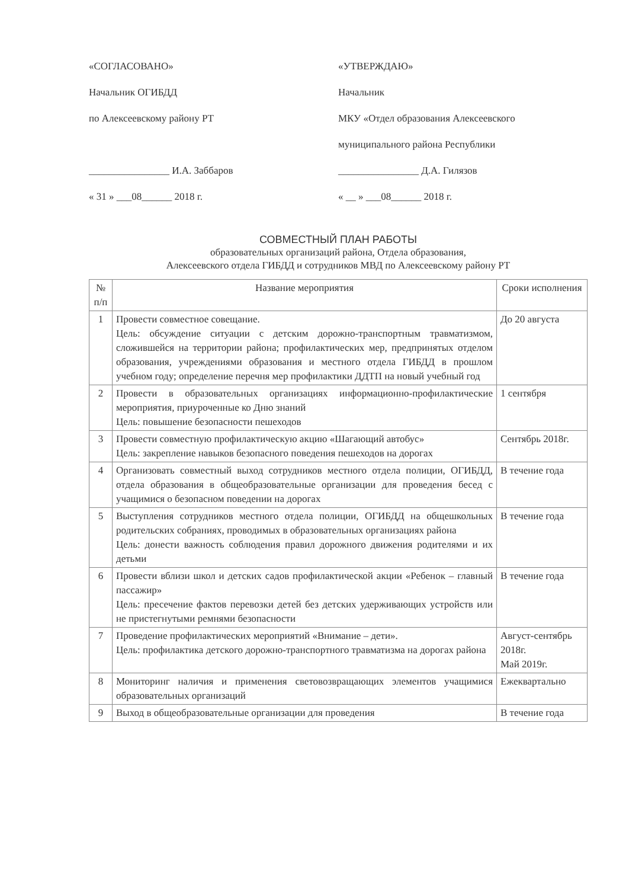«СОГЛАСОВАНО»
Начальник ОГИБДД
по Алексеевскому району РТ
________________ И.А. Заббаров
« 31 » ___08______ 2018 г.
«УТВЕРЖДАЮ»
Начальник
МКУ «Отдел образования Алексеевского
муниципального района Республики
________________ Д.А. Гилязов
« __ » ___08______ 2018 г.
СОВМЕСТНЫЙ ПЛАН РАБОТЫ
образовательных организаций района, Отдела образования,
Алексеевского отдела ГИБДД и сотрудников МВД по Алексеевскому району РТ
| № п/п | Название мероприятия | Сроки исполнения |
| --- | --- | --- |
| 1 | Провести совместное совещание. Цель: обсуждение ситуации с детским дорожно-транспортным травматизмом, сложившейся на территории района; профилактических мер, предпринятых отделом образования, учреждениями образования и местного отдела ГИБДД в прошлом учебном году; определение перечня мер профилактики ДДТП на новый учебный год | До 20 августа |
| 2 | Провести в образовательных организациях информационно-профилактические мероприятия, приуроченные ко Дню знаний Цель: повышение безопасности пешеходов | 1 сентября |
| 3 | Провести совместную профилактическую акцию «Шагающий автобус» Цель: закрепление навыков безопасного поведения пешеходов на дорогах | Сентябрь 2018г. |
| 4 | Организовать совместный выход сотрудников местного отдела полиции, ОГИБДД, отдела образования в общеобразовательные организации для проведения бесед с учащимися о безопасном поведении на дорогах | В течение года |
| 5 | Выступления сотрудников местного отдела полиции, ОГИБДД на общешкольных родительских собраниях, проводимых в образовательных организациях района Цель: донести важность соблюдения правил дорожного движения родителями и их детьми | В течение года |
| 6 | Провести вблизи школ и детских садов профилактической акции «Ребенок – главный пассажир» Цель: пресечение фактов перевозки детей без детских удерживающих устройств или не пристегнутыми ремнями безопасности | В течение года |
| 7 | Проведение профилактических мероприятий «Внимание – дети». Цель: профилактика детского дорожно-транспортного травматизма на дорогах района | Август-сентябрь 2018г. Май 2019г. |
| 8 | Мониторинг наличия и применения световозвращающих элементов учащимися образовательных организаций | Ежеквартально |
| 9 | Выход в общеобразовательные организации для проведения | В течение года |